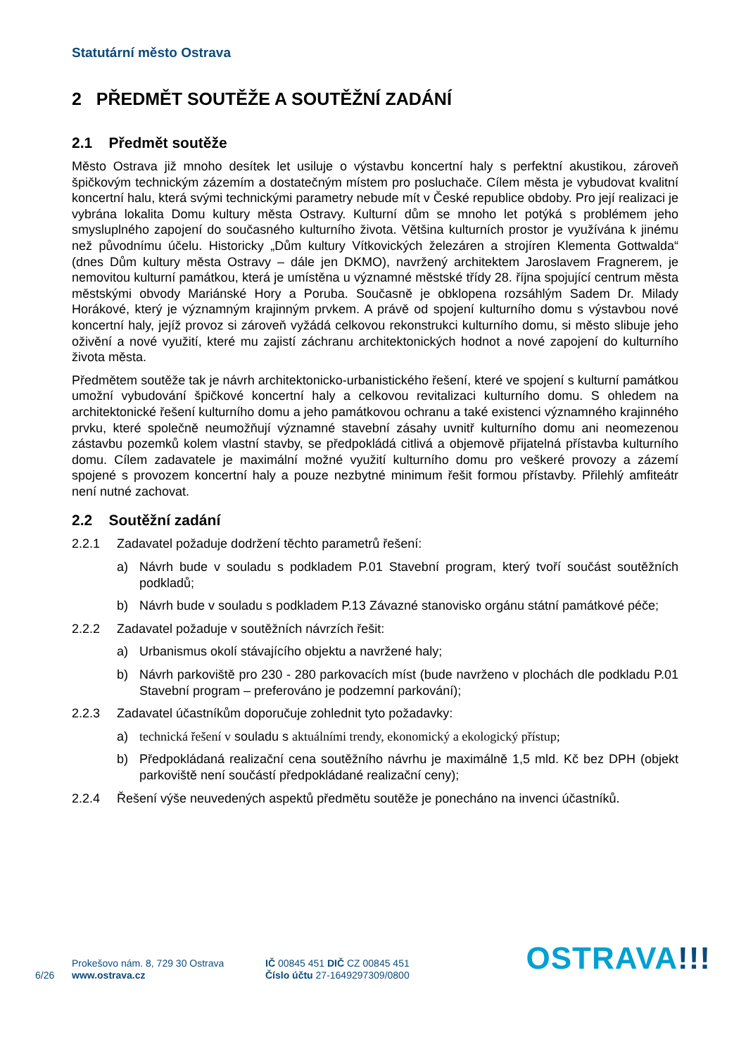Statutární město Ostrava
2 PŘEDMĚT SOUTĚŽE A SOUTĚŽNÍ ZADÁNÍ
2.1 Předmět soutěže
Město Ostrava již mnoho desítek let usiluje o výstavbu koncertní haly s perfektní akustikou, zároveň špičkovým technickým zázemím a dostatečným místem pro posluchače. Cílem města je vybudovat kvalitní koncertní halu, která svými technickými parametry nebude mít v České republice obdoby. Pro její realizaci je vybrána lokalita Domu kultury města Ostravy. Kulturní dům se mnoho let potýká s problémem jeho smysluplného zapojení do současného kulturního života. Většina kulturních prostor je využívána k jinému než původnímu účelu. Historicky „Dům kultury Vítkovických železáren a strojíren Klementa Gottwalda“ (dnes Dům kultury města Ostravy – dále jen DKMO), navržený architektem Jaroslavem Fragnerem, je nemovitou kulturní památkou, která je umístěna u významné městské třídy 28. října spojující centrum města městskými obvody Mariánské Hory a Poruba. Současně je obklopena rozsáhlým Sadem Dr. Milady Horákové, který je významným krajinným prvkem. A právě od spojení kulturního domu s výstavbou nové koncertní haly, jejíž provoz si zároveň vyžádá celkovou rekonstrukci kulturního domu, si město slibuje jeho oživění a nové využití, které mu zajistí záchranu architektonických hodnot a nové zapojení do kulturního života města.
Předmětem soutěže tak je návrh architektonicko-urbanistického řešení, které ve spojení s kulturní památkou umožní vybudování špičkové koncertní haly a celkovou revitalizaci kulturního domu. S ohledem na architektonické řešení kulturního domu a jeho památkovou ochranu a také existenci významného krajinného prvku, které společně neumožňují významné stavební zásahy uvnitř kulturního domu ani neomezenou zástavbu pozemků kolem vlastní stavby, se předpokládá citlivá a objemově přijatelná přístavba kulturního domu. Cílem zadavatele je maximální možné využití kulturního domu pro veškeré provozy a zázemí spojené s provozem koncertní haly a pouze nezbytné minimum řešit formou přístavby. Přilehlý amfiteátr není nutné zachovat.
2.2 Soutěžní zadání
2.2.1 Zadavatel požaduje dodržení těchto parametrů řešení:
a) Návrh bude v souladu s podkladem P.01 Stavební program, který tvoří součást soutěžních podkladů;
b) Návrh bude v souladu s podkladem P.13 Závazné stanovisko orgánu státní památkové péče;
2.2.2 Zadavatel požaduje v soutěžních návrzích řešit:
a) Urbanismus okolí stávajícího objektu a navržené haly;
b) Návrh parkoviště pro 230 - 280 parkovacích míst (bude navrženo v plochách dle podkladu P.01 Stavební program – preferováno je podzemní parkování);
2.2.3 Zadavatel účastníkům doporučuje zohlednit tyto požadavky:
a) technická řešení v souladu s aktuálními trendy, ekonomický a ekologický přístup;
b) Předpokládaná realizační cena soutěžního návrhu je maximálně 1,5 mld. Kč bez DPH (objekt parkoviště není součástí předpokládané realizační ceny);
2.2.4 Řešení výše neuvedených aspektů předmětu soutěže je ponecháno na invenci účastníků.
6/26
Prokešovo nám. 8, 729 30 Ostrava
www.ostrava.cz
IČ 00845 451 DIČ CZ 00845 451
Číslo účtu 27-1649297309/0800
OSTRAVA!!!